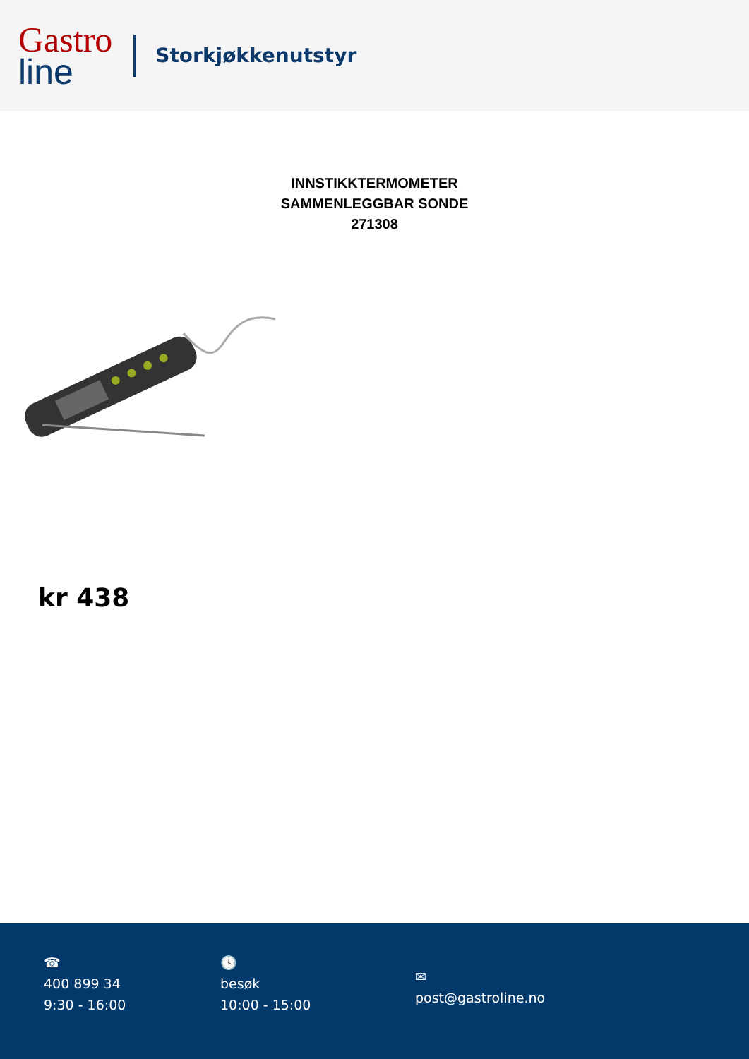Gastro
line
Storkjøkkenutstyr
INNSTIKKTERMOMETER
SAMMENLEGGBAR SONDE
271308
kr 438
☎
400 899 34
9:30 - 16:00
🕓
besøk
10:00 - 15:00
✉
post@gastroline.no